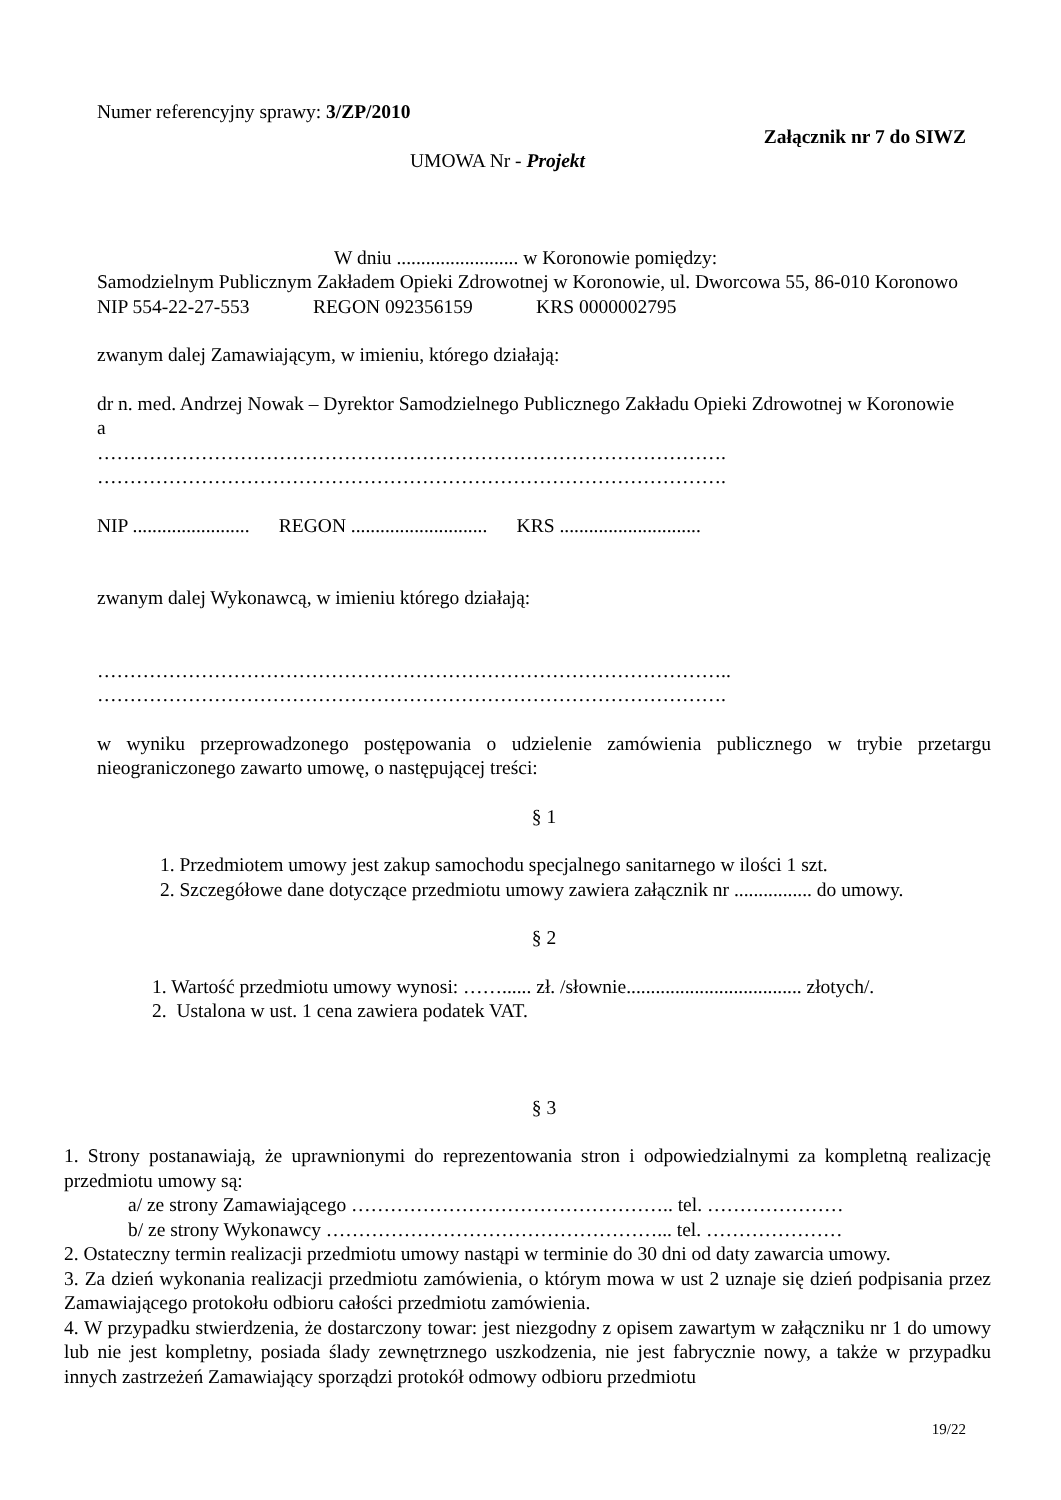Numer referencyjny sprawy: 3/ZP/2010
Załącznik nr 7 do SIWZ
UMOWA Nr - Projekt
W dniu ......................... w Koronowie pomiędzy:
Samodzielnym Publicznym Zakładem Opieki Zdrowotnej w Koronowie, ul. Dworcowa 55, 86-010 Koronowo
NIP 554-22-27-553 REGON 092356159 KRS 0000002795
zwanym dalej Zamawiającym, w imieniu, którego działają:
dr n. med. Andrzej Nowak – Dyrektor Samodzielnego Publicznego Zakładu Opieki Zdrowotnej w Koronowie
a
…………………………………………………………………………………….
…………………………………………………………………………………….
NIP ........................ REGON ............................ KRS .............................
zwanym dalej Wykonawcą, w imieniu którego działają:
……………………………………………………………………………………..
…………………………………………………………………………………….
w wyniku przeprowadzonego postępowania o udzielenie zamówienia publicznego w trybie przetargu nieograniczonego zawarto umowę, o następującej treści:
§ 1
1. Przedmiotem umowy jest zakup samochodu specjalnego sanitarnego w ilości 1 szt.
2. Szczegółowe dane dotyczące przedmiotu umowy zawiera załącznik nr ................ do umowy.
§ 2
1. Wartość przedmiotu umowy wynosi: ……...... zł. /słownie.................................... złotych/.
2. Ustalona w ust. 1 cena zawiera podatek VAT.
§ 3
1. Strony postanawiają, że uprawnionymi do reprezentowania stron i odpowiedzialnymi za kompletną realizację przedmiotu umowy są:
a/ ze strony Zamawiającego ………………………………………….. tel. …………………
b/ ze strony Wykonawcy ……………………………………………... tel. …………………
2. Ostateczny termin realizacji przedmiotu umowy nastąpi w terminie do 30 dni od daty zawarcia umowy.
3. Za dzień wykonania realizacji przedmiotu zamówienia, o którym mowa w ust 2 uznaje się dzień podpisania przez Zamawiającego protokołu odbioru całości przedmiotu zamówienia.
4. W przypadku stwierdzenia, że dostarczony towar: jest niezgodny z opisem zawartym w załączniku nr 1 do umowy lub nie jest kompletny, posiada ślady zewnętrznego uszkodzenia, nie jest fabrycznie nowy, a także w przypadku innych zastrzeżeń Zamawiający sporządzi protokół odmowy odbioru przedmiotu
19/22